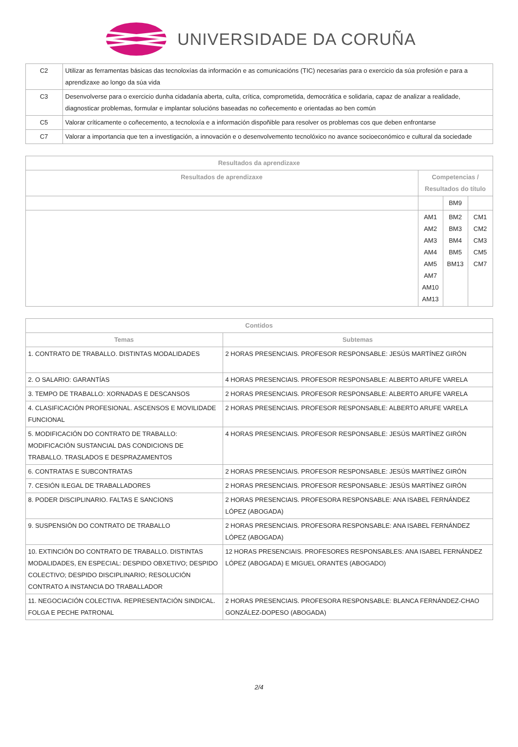UNIVERSIDADE DA CORUÑA
| C2 | Utilizar as ferramentas básicas das tecnoloxías da información e as comunicacións (TIC) necesarias para o exercicio da súa profesión e para a aprendizaxe ao longo da súa vida |
| C3 | Desenvolverse para o exercicio dunha cidadanía aberta, culta, crítica, comprometida, democrática e solidaria, capaz de analizar a realidade, diagnosticar problemas, formular e implantar solucións baseadas no coñecemento e orientadas ao ben común |
| C5 | Valorar críticamente o coñecemento, a tecnoloxía e a información dispoñible para resolver os problemas cos que deben enfrontarse |
| C7 | Valorar a importancia que ten a investigación, a innovación e o desenvolvemento tecnolóxico no avance socioeconómico e cultural da sociedade |
| Resultados da aprendizaxe | | | |
| --- | --- | --- | --- |
| Resultados de aprendizaxe | Competencias / Resultados do título | | |
| | | BM9 | |
| | AM1 AM2 AM3 AM4 AM5 AM7 AM10 AM13 | BM2 BM3 BM4 BM5 BM13 | CM1 CM2 CM3 CM5 CM7 |
| Contidos | |
| --- | --- |
| Temas | Subtemas |
| 1. CONTRATO DE TRABALLO. DISTINTAS MODALIDADES | 2 HORAS PRESENCIAIS. PROFESOR RESPONSABLE: JESÚS MARTÍNEZ GIRÓN |
| 2. O SALARIO: GARANTÍAS | 4 HORAS PRESENCIAIS. PROFESOR RESPONSABLE: ALBERTO ARUFE VARELA |
| 3. TEMPO DE TRABALLO: XORNADAS E DESCANSOS | 2 HORAS PRESENCIAIS. PROFESOR RESPONSABLE: ALBERTO ARUFE VARELA |
| 4. CLASIFICACIÓN PROFESIONAL. ASCENSOS E MOVILIDADE FUNCIONAL | 2 HORAS PRESENCIAIS. PROFESOR RESPONSABLE: ALBERTO ARUFE VARELA |
| 5. MODIFICACIÓN DO CONTRATO DE TRABALLO: MODIFICACIÓN SUSTANCIAL DAS CONDICIONS DE TRABALLO. TRASLADOS E DESPRAZAMENTOS | 4 HORAS PRESENCIAIS. PROFESOR RESPONSABLE: JESÚS MARTÍNEZ GIRÓN |
| 6. CONTRATAS E SUBCONTRATAS | 2 HORAS PRESENCIAIS. PROFESOR RESPONSABLE: JESÚS MARTÍNEZ GIRÓN |
| 7. CESIÓN ILEGAL DE TRABALLADORES | 2 HORAS PRESENCIAIS. PROFESOR RESPONSABLE: JESÚS MARTÍNEZ GIRÓN |
| 8. PODER DISCIPLINARIO. FALTAS E SANCIONS | 2 HORAS PRESENCIAIS. PROFESORA RESPONSABLE: ANA ISABEL FERNÁNDEZ LÓPEZ (ABOGADA) |
| 9. SUSPENSIÓN DO CONTRATO DE TRABALLO | 2 HORAS PRESENCIAIS. PROFESORA RESPONSABLE: ANA ISABEL FERNÁNDEZ LÓPEZ (ABOGADA) |
| 10. EXTINCIÓN DO CONTRATO DE TRABALLO. DISTINTAS MODALIDADES, EN ESPECIAL: DESPIDO OBXETIVO; DESPIDO COLECTIVO; DESPIDO DISCIPLINARIO; RESOLUCIÓN CONTRATO A INSTANCIA DO TRABALLADOR | 12 HORAS PRESENCIAIS. PROFESORES RESPONSABLES: ANA ISABEL FERNÁNDEZ LÓPEZ (ABOGADA) E MIGUEL ORANTES (ABOGADO) |
| 11. NEGOCIACIÓN COLECTIVA. REPRESENTACIÓN SINDICAL. FOLGA E PECHE PATRONAL | 2 HORAS PRESENCIAIS. PROFESORA RESPONSABLE: BLANCA FERNÁNDEZ-CHAO GONZÁLEZ-DOPESO (ABOGADA) |
2/4